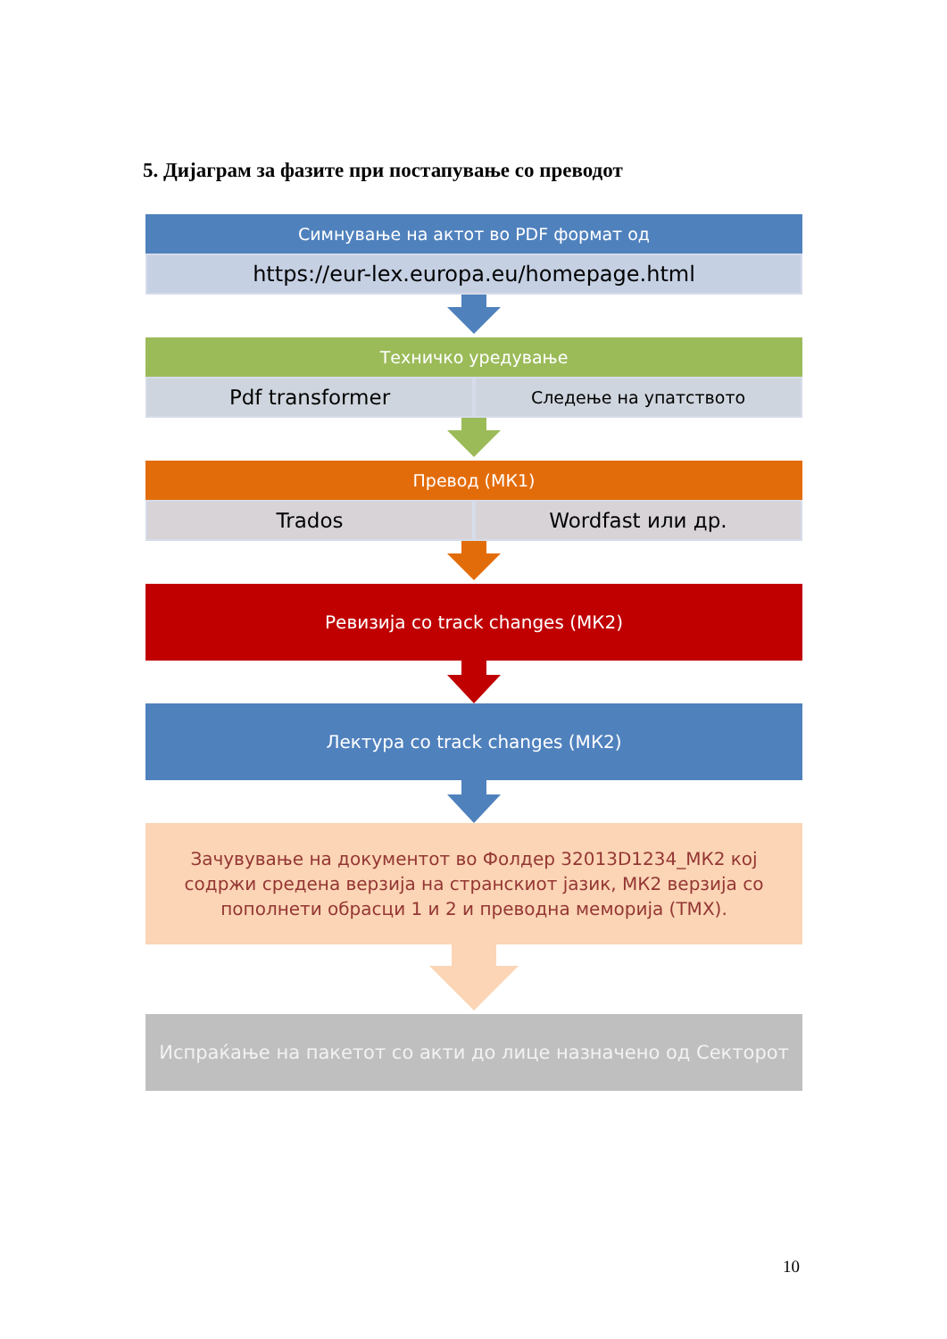5. Дијаграм за фазите при постапување со преводот
Симнување на актот во PDF формат од
https://eur-lex.europa.eu/homepage.html
Техничко уредување
Pdf transformer
Следење на упатството
Превод (МК1)
Trados Wordfast или др.
Ревизија со track changes (МК2)
Лектура со track changes (МК2)
Зачувување на документот во Фолдер 32013D1234_МК2 кој содржи средена верзија на странскиот јазик, МК2 верзија со пополнети обрасци 1 и 2 и преводна меморија (ТМХ).
Испраќање на пакетот со акти до лице назначено од Секторот
10